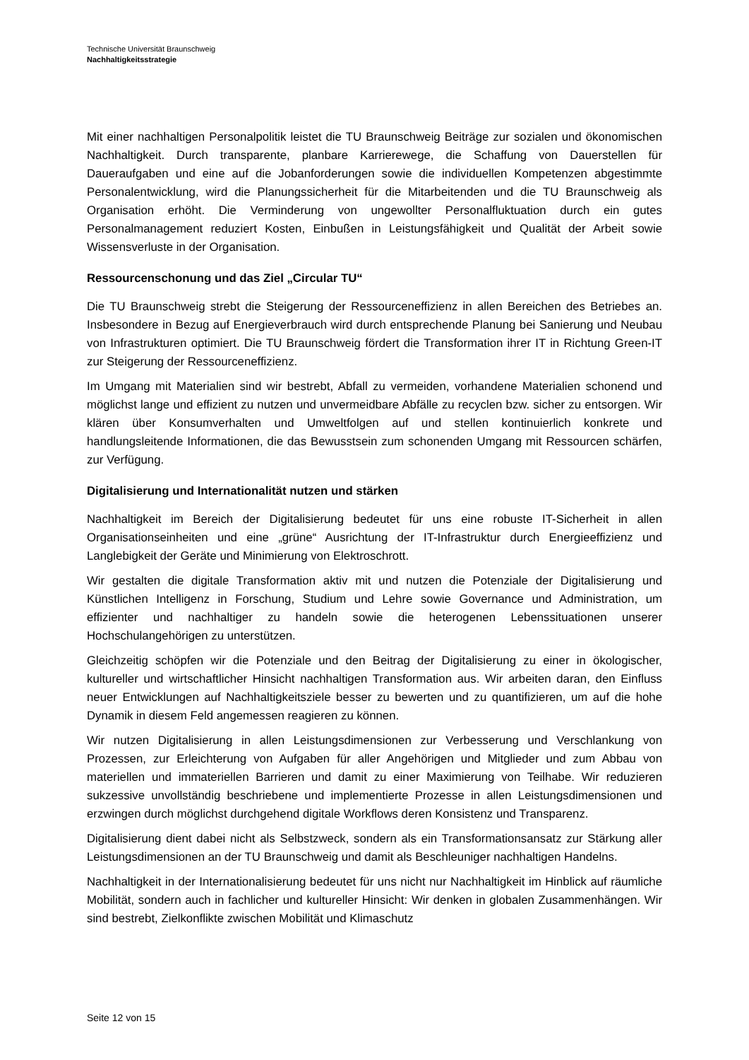Technische Universität Braunschweig
Nachhaltigkeitsstrategie
Mit einer nachhaltigen Personalpolitik leistet die TU Braunschweig Beiträge zur sozialen und ökonomischen Nachhaltigkeit. Durch transparente, planbare Karrierewege, die Schaffung von Dauerstellen für Daueraufgaben und eine auf die Jobanforderungen sowie die individuellen Kompetenzen abgestimmte Personalentwicklung, wird die Planungssicherheit für die Mitarbei­tenden und die TU Braunschweig als Organisation erhöht. Die Verminderung von ungewollter Personalfluktuation durch ein gutes Personalmanagement reduziert Kosten, Einbußen in Leis­tungsfähigkeit und Qualität der Arbeit sowie Wissensverluste in der Organisation.
Ressourcenschonung und das Ziel „Circular TU“
Die TU Braunschweig strebt die Steigerung der Ressourceneffizienz in allen Bereichen des Betriebes an. Insbesondere in Bezug auf Energieverbrauch wird durch entsprechende Planung bei Sanierung und Neubau von Infrastrukturen optimiert. Die TU Braunschweig fördert die Transformation ihrer IT in Richtung Green-IT zur Steigerung der Ressourceneffizienz.
Im Umgang mit Materialien sind wir bestrebt, Abfall zu vermeiden, vorhandene Materialien schonend und möglichst lange und effizient zu nutzen und unvermeidbare Abfälle zu recyclen bzw. sicher zu entsorgen. Wir klären über Konsumverhalten und Umweltfolgen auf und stellen kontinuierlich konkrete und handlungsleitende Informationen, die das Bewusstsein zum schonenden Umgang mit Ressourcen schärfen, zur Verfügung.
Digitalisierung und Internationalität nutzen und stärken
Nachhaltigkeit im Bereich der Digitalisierung bedeutet für uns eine robuste IT-Sicherheit in allen Organisationseinheiten und eine „grüne“ Ausrichtung der IT-Infrastruktur durch Energieeffizienz und Langlebigkeit der Geräte und Minimierung von Elektroschrott.
Wir gestalten die digitale Transformation aktiv mit und nutzen die Potenziale der Digitalisierung und Künstlichen Intelligenz in Forschung, Studium und Lehre sowie Governance und Administ­ration, um effizienter und nachhaltiger zu handeln sowie die heterogenen Lebenssituationen unserer Hochschulangehörigen zu unterstützen.
Gleichzeitig schöpfen wir die Potenziale und den Beitrag der Digitalisierung zu einer in ökologi­scher, kultureller und wirtschaftlicher Hinsicht nachhaltigen Transformation aus. Wir arbeiten daran, den Einfluss neuer Entwicklungen auf Nachhaltigkeitsziele besser zu bewerten und zu quantifizieren, um auf die hohe Dynamik in diesem Feld angemessen reagieren zu können.
Wir nutzen Digitalisierung in allen Leistungsdimensionen zur Verbesserung und Verschlankung von Prozessen, zur Erleichterung von Aufgaben für aller Angehörigen und Mitglieder und zum Abbau von materiellen und immateriellen Barrieren und damit zu einer Maximierung von Teil­habe. Wir reduzieren sukzessive unvollständig beschriebene und implementierte Prozesse in allen Leistungsdimensionen und erzwingen durch möglichst durchgehend digitale Workflows deren Konsistenz und Transparenz.
Digitalisierung dient dabei nicht als Selbstzweck, sondern als ein Transformationsansatz zur Stärkung aller Leistungsdimensionen an der TU Braunschweig und damit als Beschleuniger nachhaltigen Handelns.
Nachhaltigkeit in der Internationalisierung bedeutet für uns nicht nur Nachhaltigkeit im Hinblick auf räumliche Mobilität, sondern auch in fachlicher und kultureller Hinsicht: Wir denken in glo­balen Zusammenhängen. Wir sind bestrebt, Zielkonflikte zwischen Mobilität und Klimaschutz
Seite 12 von 15